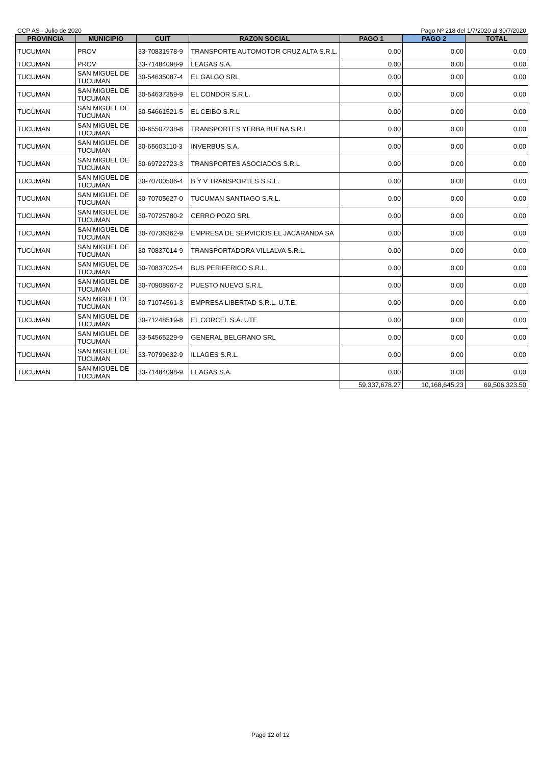CCP AS - Julio de 2020 Pago Nº 218 del 1/7/2020 al 30/7/2020
| PROVINCIA | MUNICIPIO | CUIT | RAZON SOCIAL | PAGO 1 | PAGO 2 | TOTAL |
| --- | --- | --- | --- | --- | --- | --- |
| TUCUMAN | PROV | 33-70831978-9 | TRANSPORTE AUTOMOTOR CRUZ ALTA S.R.L. | 0.00 | 0.00 | 0.00 |
| TUCUMAN | PROV | 33-71484098-9 | LEAGAS S.A. | 0.00 | 0.00 | 0.00 |
| TUCUMAN | SAN MIGUEL DE TUCUMAN | 30-54635087-4 | EL GALGO SRL | 0.00 | 0.00 | 0.00 |
| TUCUMAN | SAN MIGUEL DE TUCUMAN | 30-54637359-9 | EL CONDOR S.R.L. | 0.00 | 0.00 | 0.00 |
| TUCUMAN | SAN MIGUEL DE TUCUMAN | 30-54661521-5 | EL CEIBO S.R.L | 0.00 | 0.00 | 0.00 |
| TUCUMAN | SAN MIGUEL DE TUCUMAN | 30-65507238-8 | TRANSPORTES YERBA BUENA S.R.L | 0.00 | 0.00 | 0.00 |
| TUCUMAN | SAN MIGUEL DE TUCUMAN | 30-65603110-3 | INVERBUS S.A. | 0.00 | 0.00 | 0.00 |
| TUCUMAN | SAN MIGUEL DE TUCUMAN | 30-69722723-3 | TRANSPORTES ASOCIADOS S.R.L | 0.00 | 0.00 | 0.00 |
| TUCUMAN | SAN MIGUEL DE TUCUMAN | 30-70700506-4 | B Y V TRANSPORTES S.R.L. | 0.00 | 0.00 | 0.00 |
| TUCUMAN | SAN MIGUEL DE TUCUMAN | 30-70705627-0 | TUCUMAN SANTIAGO S.R.L. | 0.00 | 0.00 | 0.00 |
| TUCUMAN | SAN MIGUEL DE TUCUMAN | 30-70725780-2 | CERRO POZO SRL | 0.00 | 0.00 | 0.00 |
| TUCUMAN | SAN MIGUEL DE TUCUMAN | 30-70736362-9 | EMPRESA DE SERVICIOS EL JACARANDA SA | 0.00 | 0.00 | 0.00 |
| TUCUMAN | SAN MIGUEL DE TUCUMAN | 30-70837014-9 | TRANSPORTADORA VILLALVA S.R.L. | 0.00 | 0.00 | 0.00 |
| TUCUMAN | SAN MIGUEL DE TUCUMAN | 30-70837025-4 | BUS PERIFERICO S.R.L. | 0.00 | 0.00 | 0.00 |
| TUCUMAN | SAN MIGUEL DE TUCUMAN | 30-70908967-2 | PUESTO NUEVO S.R.L. | 0.00 | 0.00 | 0.00 |
| TUCUMAN | SAN MIGUEL DE TUCUMAN | 30-71074561-3 | EMPRESA LIBERTAD S.R.L. U.T.E. | 0.00 | 0.00 | 0.00 |
| TUCUMAN | SAN MIGUEL DE TUCUMAN | 30-71248519-8 | EL CORCEL S.A. UTE | 0.00 | 0.00 | 0.00 |
| TUCUMAN | SAN MIGUEL DE TUCUMAN | 33-54565229-9 | GENERAL BELGRANO SRL | 0.00 | 0.00 | 0.00 |
| TUCUMAN | SAN MIGUEL DE TUCUMAN | 33-70799632-9 | ILLAGES S.R.L. | 0.00 | 0.00 | 0.00 |
| TUCUMAN | SAN MIGUEL DE TUCUMAN | 33-71484098-9 | LEAGAS S.A. | 0.00 | 0.00 | 0.00 |
| | | | | 59,337,678.27 | 10,168,645.23 | 69,506,323.50 |
Page 12 of 12